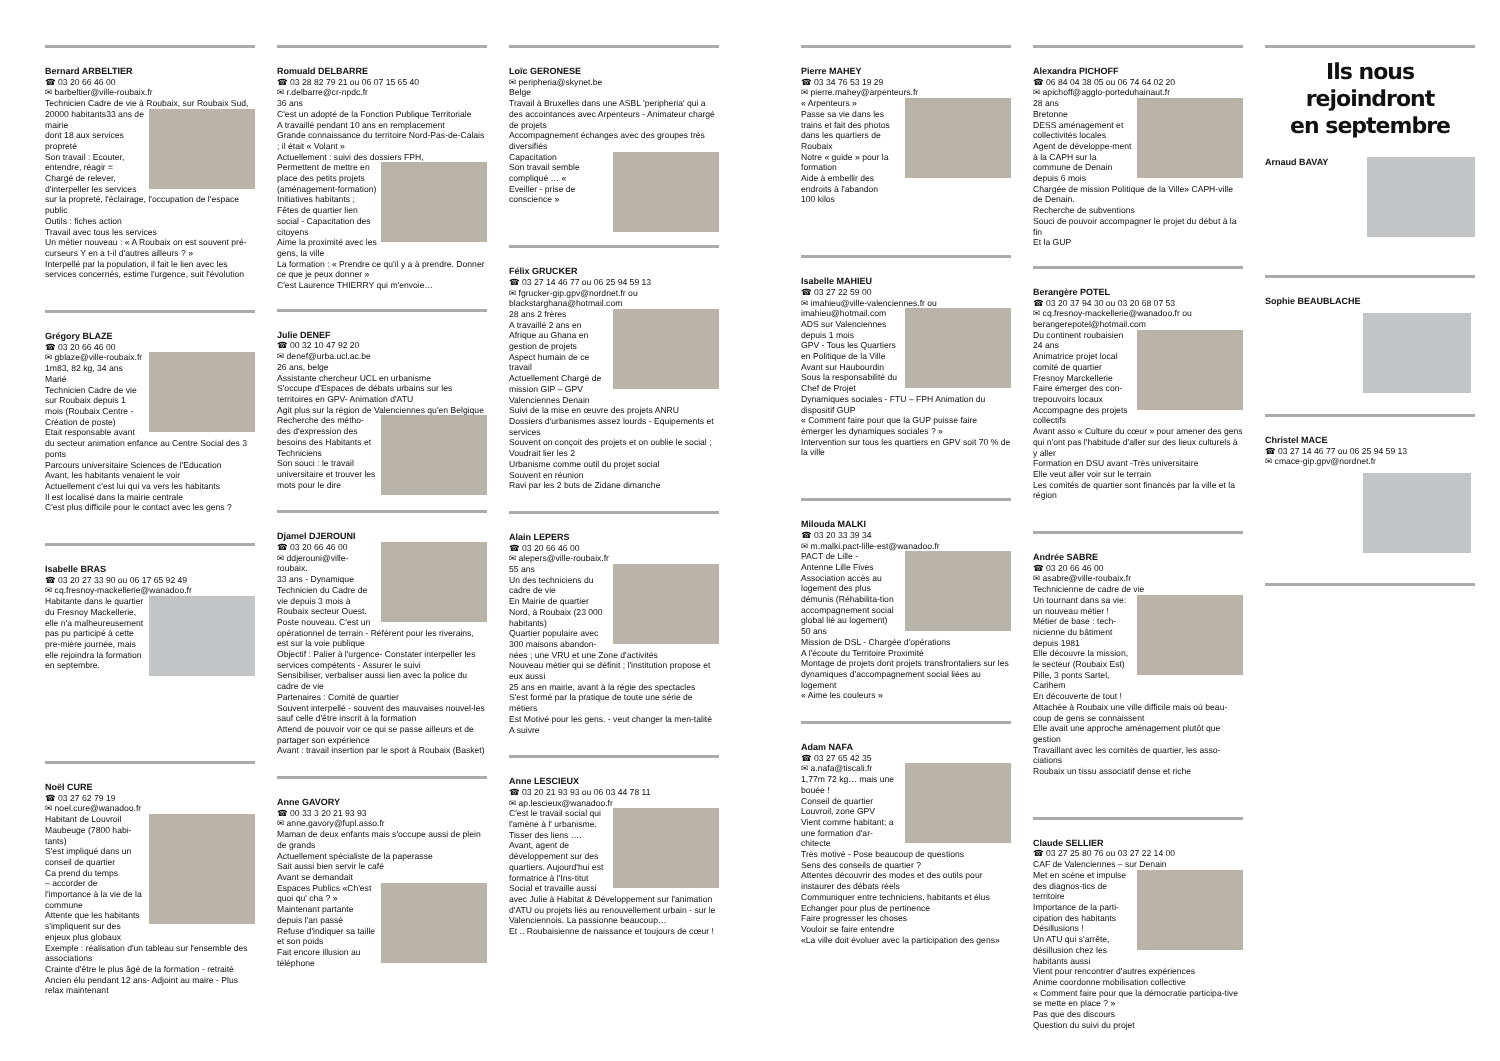Bernard ARBELTIER
☎ 03 20 66 46 00
✉ barbeltier@ville-roubaix.fr
Technicien Cadre de vie à Roubaix, sur Roubaix Sud, 20000 habitants
33 ans de mairie
dont 18 aux services propreté
Son travail : Ecouter, entendre, réagir =
Chargé de relever, d'interpeller les services sur la propreté, l'éclairage, l'occupation de l'espace public
Outils : fiches action
Travail avec tous les services
Un métier nouveau : « A Roubaix on est souvent pré-curseurs Y en a t-il d'autres ailleurs ? »
Interpellé par la population, il fait le lien avec les services concernés, estime l'urgence, suit l'évolution
Grégory BLAZE
☎ 03 20 66 46 00
✉ gblaze@ville-roubaix.fr
1m83, 82 kg, 34 ans
Marié
Technicien Cadre de vie sur Roubaix depuis 1 mois (Roubaix Centre - Création de poste)
Etait responsable avant du secteur animation enfance au Centre Social des 3 ponts
Parcours universitaire Sciences de l'Education
Avant, les habitants venaient le voir
Actuellement c'est lui qui va vers les habitants
Il est localisé dans la mairie centrale
C'est plus difficile pour le contact avec les gens ?
Isabelle BRAS
☎ 03 20 27 33 90 ou 06 17 65 92 49
✉ cq.fresnoy-mackellerie@wanadoo.fr
Habitante dans le quartier du Fresnoy Mackellerie, elle n'a malheureusement pas pu participé à cette pre-mière journée, mais elle rejoindra la formation en septembre.
Noël CURE
☎ 03 27 62 79 19
✉ noel.cure@wanadoo.fr
Habitant de Louvroil Maubeuge (7800 habi-tants)
S'est impliqué dans un conseil de quartier
Ca prend du temps
– accorder de l'importance à la vie de la commune
Attente que les habitants s'impliquent sur des enjeux plus globaux
Exemple : réalisation d'un tableau sur l'ensemble des associations
Crainte d'être le plus âgé de la formation - retraité
Ancien élu pendant 12 ans- Adjoint au maire - Plus relax maintenant
Romuald DELBARRE
☎ 03 28 82 79 21 ou 06 07 15 65 40
✉ r.delbarre@cr-npdc.fr
36 ans
C'est un adopté de la Fonction Publique Territoriale
A travaillé pendant 10 ans en remplacement
Grande connaissance du territoire Nord-Pas-de-Calais ; il était « Volant »
Actuellement : suivi des dossiers FPH,
Permettent de mettre en place des petits projets (aménagement-formation)
Initiatives habitants ;
Fêtes de quartier lien social - Capacitation des citoyens
Aime la proximité avec les gens, la ville
La formation : « Prendre ce qu'il y a à prendre. Donner ce que je peux donner »
C'est Laurence THIERRY qui m'envoie…
Julie DENEF
☎ 00 32 10 47 92 20
✉ denef@urba.ucl.ac.be
26 ans, belge
Assistante chercheur UCL en urbanisme
S'occupe d'Espaces de débats urbains sur les territoires en GPV- Animation d'ATU
Agit plus sur la région de Valenciennes qu'en Belgique
Recherche des métho-des d'expression des besoins des Habitants et Techniciens
Son souci : le travail universitaire et trouver les mots pour le dire
Djamel DJEROUNI
☎ 03 20 66 46 00
✉ ddjerouni@ville-roubaix.
33 ans - Dynamique
Technicien du Cadre de vie depuis 3 mois à Roubaix secteur Ouest.
Poste nouveau. C'est un opérationnel de terrain - Référent pour les riverains, est sur la voie publique
Objectif : Palier à l'urgence- Constater interpeller les services compétents - Assurer le suivi
Sensibiliser, verbaliser aussi lien avec la police du cadre de vie
Partenaires : Comité de quartier
Souvent interpellé - souvent des mauvaises nouvel-les sauf celle d'être inscrit à la formation
Attend de pouvoir voir ce qui se passe ailleurs et de partager son expérience
Avant : travail insertion par le sport à Roubaix (Basket)
Anne GAVORY
☎ 00 33 3 20 21 93 93
✉ anne.gavory@fupl.asso.fr
Maman de deux enfants mais s'occupe aussi de plein de grands
Actuellement spécialiste de la paperasse
Sait aussi bien servir le café
Avant se demandait
Espaces Publics «
Ch'est quoi qu' cha ? »
Maintenant partante depuis l'an passé
Refuse d'indiquer sa taille et son poids
Fait encore illusion au téléphone
Loïc GERONESE
✉ peripheria@skynet.be
Belge
Travail à Bruxelles dans une ASBL 'peripheria' qui a des accointances avec Arpenteurs - Animateur chargé de projets
Accompagnement échanges avec des groupes très diversifiés
Capacitation
Son travail semble compliqué … «
Eveiller - prise de conscience »
Félix GRUCKER
☎ 03 27 14 46 77 ou 06 25 94 59 13
✉ fgrucker-gip.gpv@nordnet.fr ou blackstarghana@hotmail.com
28 ans 2 frères
A travaillé 2 ans en Afrique au Ghana en gestion de projets
Aspect humain de ce travail
Actuellement Chargé de mission GIP – GPV Valenciennes Denain
Suivi de la mise en œuvre des projets ANRU
Dossiers d'urbanismes assez lourds - Equipements et services
Souvent on conçoit des projets et on oublie le social ; Voudrait lier les 2
Urbanisme comme outil du projet social
Souvent en réunion
Ravi par les 2 buts de Zidane dimanche
Alain LEPERS
☎ 03 20 66 46 00
✉ alepers@ville-roubaix.fr
55 ans
Un des techniciens du cadre de vie
En Mairie de quartier Nord, à Roubaix (23 000 habitants)
Quartier populaire avec 300 maisons abandon-nées ; une VRU et une Zone d'activités
Nouveau métier qui se définit ; l'institution propose et eux aussi
25 ans en mairie, avant à la régie des spectacles
S'est formé par la pratique de toute une série de métiers
Est Motivé pour les gens. - veut changer la men-talité
A suivre
Anne LESCIEUX
☎ 03 20 21 93 93 ou 06 03 44 78 11
✉ ap.lescieux@wanadoo.fr
C'est le travail social qui l'amène à l' urbanisme. Tisser des liens ….
Avant, agent de développement sur des quartiers. Aujourd'hui est formatrice à l'Ins-titut Social et travaille aussi avec Julie à Habitat & Développement sur l'animation d'ATU ou projets liés au renouvellement urbain - sur le Valenciennois. La passionne beaucoup…
Et .. Roubaisienne de naissance et toujours de cœur !
Pierre MAHEY
☎ 03 34 76 53 19 29
✉ pierre.mahey@arpenteurs.fr
« Arpenteurs »
Passe sa vie dans les trains et fait des photos dans les quartiers de Roubaix
Notre « guide » pour la formation
Aide à embellir des endroits à l'abandon
100 kilos
Isabelle MAHIEU
☎ 03 27 22 59 00
✉ imahieu@ville-valenciennes.fr ou imahieu@hotmail.com
ADS sur Valenciennes depuis 1 mois
GPV - Tous les Quartiers en Politique de la Ville
Avant sur Haubourdin
Sous la responsabilité du Chef de Projet
Dynamiques sociales - FTU – FPH Animation du dispositif GUP
« Comment faire pour que la GUP puisse faire émerger les dynamiques sociales ? »
Intervention sur tous les quartiers en GPV soit 70 % de la ville
Milouda MALKI
☎ 03 20 33 39 34
✉ m.malki.pact-lille-est@wanadoo.fr
PACT de Lille -
Antenne Lille Fives
Association accès au logement des plus démunis (Réhabilita-tion accompagnement social global lié au logement)
50 ans
Mission de DSL - Chargée d'opérations
A l'écoute du Territoire Proximité
Montage de projets dont projets transfrontaliers sur les dynamiques d'accompagnement social liées au logement
« Aime les couleurs »
Adam NAFA
☎ 03 27 65 42 35
✉ a.nafa@tiscali.fr
1,77m 72 kg… mais une bouée !
Conseil de quartier Louvroil, zone GPV
Vient comme habitant; a une formation d'ar-chitecte
Très motivé - Pose beaucoup de questions
Sens des conseils de quartier ?
Attentes découvrir des modes et des outils pour instaurer des débats réels
Communiquer entre techniciens, habitants et élus
Echanger pour plus de pertinence
Faire progresser les choses
Vouloir se faire entendre
«La ville doit évoluer avec la participation des gens»
Alexandra PICHOFF
☎ 06 84 04 38 05 ou 06 74 64 02 20
✉ apichoff@agglo-porteduhainaut.fr
28 ans
Bretonne
DESS aménagement et collectivités locales
Agent de développe-ment à la CAPH sur la commune de Denain depuis 6 mois
Chargée de mission Politique de la Ville» CAPH-ville de Denain.
Recherche de subventions
Souci de pouvoir accompagner le projet du début à la fin
Et la GUP
Berangère POTEL
☎ 03 20 37 94 30 ou 03 20 68 07 53
✉ cq.fresnoy-mackellerie@wanadoo.fr ou berangerepotel@hotmail.com
Du continent roubaisien
24 ans
Animatrice projet local comité de quartier Fresnoy Marckellerie
Faire émerger des con-trepouvoirs locaux
Accompagne des projets collectifs
Avant asso « Culture du cœur » pour amener des gens qui n'ont pas l'habitude d'aller sur des lieux culturels à y aller
Formation en DSU avant -Très universitaire
Elle veut aller voir sur le terrain
Les comités de quartier sont financés par la ville et la région
Andrée SABRE
☎ 03 20 66 46 00
✉ asabre@ville-roubaix.fr
Technicienne de cadre de vie
Un tournant dans sa vie:
un nouveau métier !
Métier de base : tech-nicienne du bâtiment depuis 1981
Elle découvre la mission, le secteur (Roubaix Est) Pille, 3 ponts Sartel, Carihem
En découverte de tout !
Attachée à Roubaix une ville difficile mais où beau-coup de gens se connaissent
Elle avait une approche aménagement plutôt que gestion
Travaillant avec les comités de quartier, les asso-ciations
Roubaix un tissu associatif dense et riche
Claude SELLIER
☎ 03 27 25 80 76 ou 03 27 22 14 00
CAF de Valenciennes – sur Denain
Met en scène et impulse des diagnos-tics de territoire
Importance de la parti-cipation des habitants
Désillusions !
Un ATU qui s'arrête, désillusion chez les habitants aussi
Vient pour rencontrer d'autres expériences
Anime coordonne mobilisation collective
« Comment faire pour que la démocratie participa-tive se mette en place ? »
Pas que des discours
Question du suivi du projet
Ils nous rejoindront
en septembre
Arnaud BAVAY
Sophie BEAUBLACHE
Christel MACE
☎ 03 27 14 46 77 ou 06 25 94 59 13
✉ cmace-gip.gpv@nordnet.fr